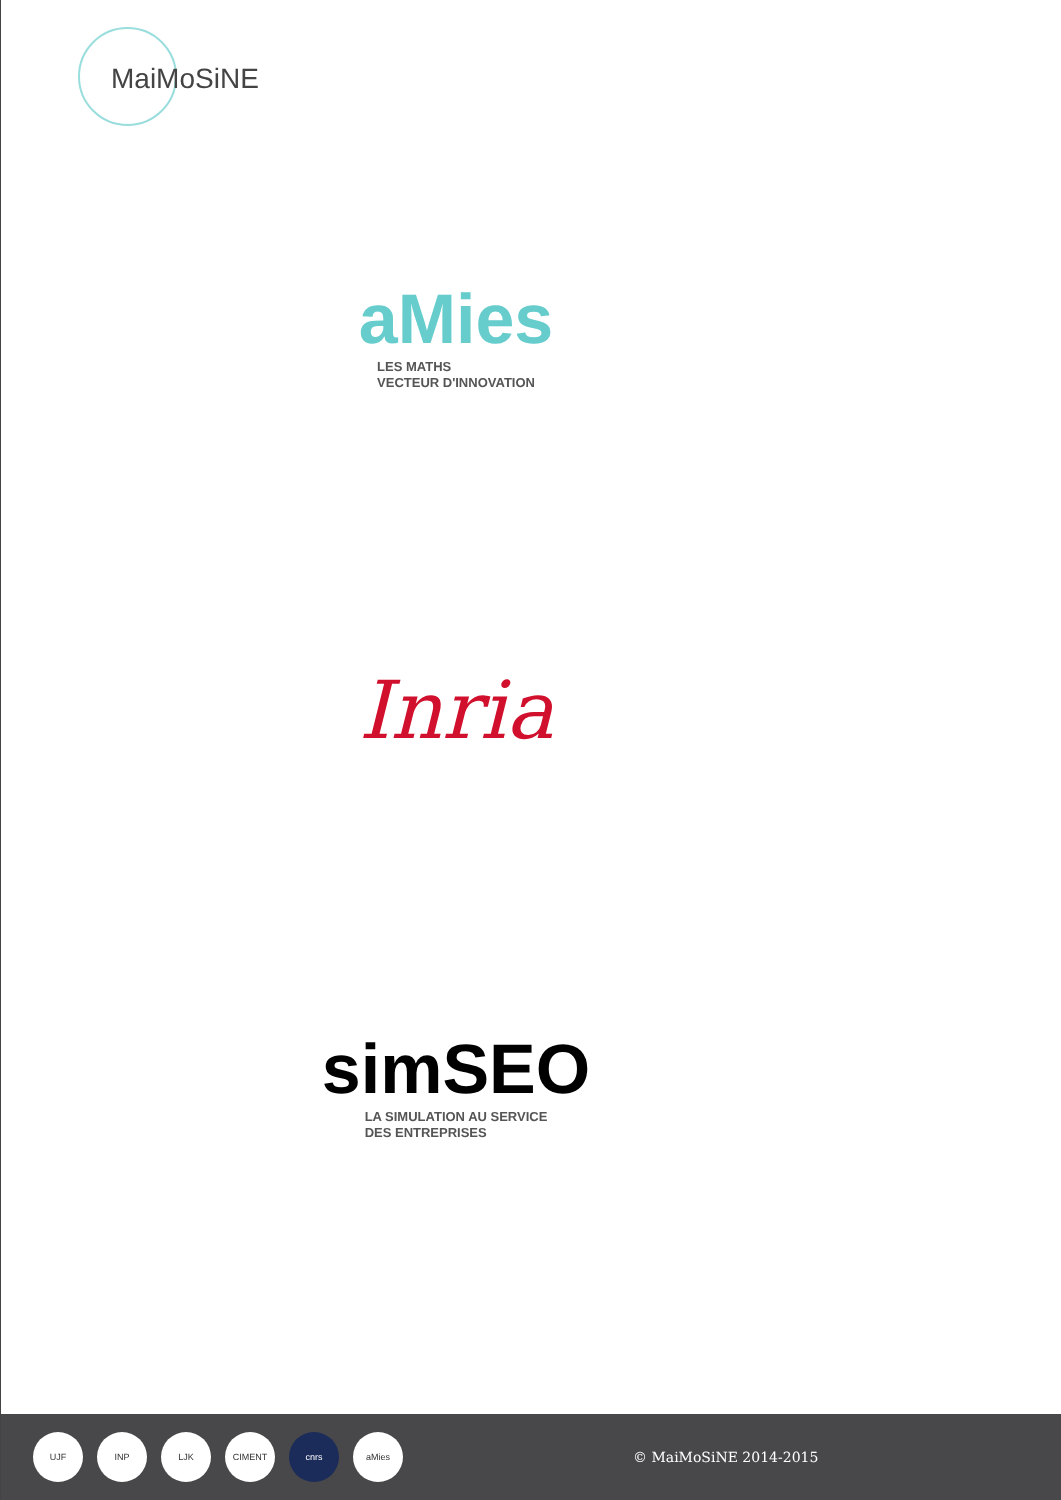MaiMoSiNE
aMies
LES MATHS
VECTEUR D'INNOVATION
Inria
simSEO
LA SIMULATION AU SERVICE
DES ENTREPRISES
UJF INP LJK CIMENT cnrs aMies
© MaiMoSiNE 2014-2015